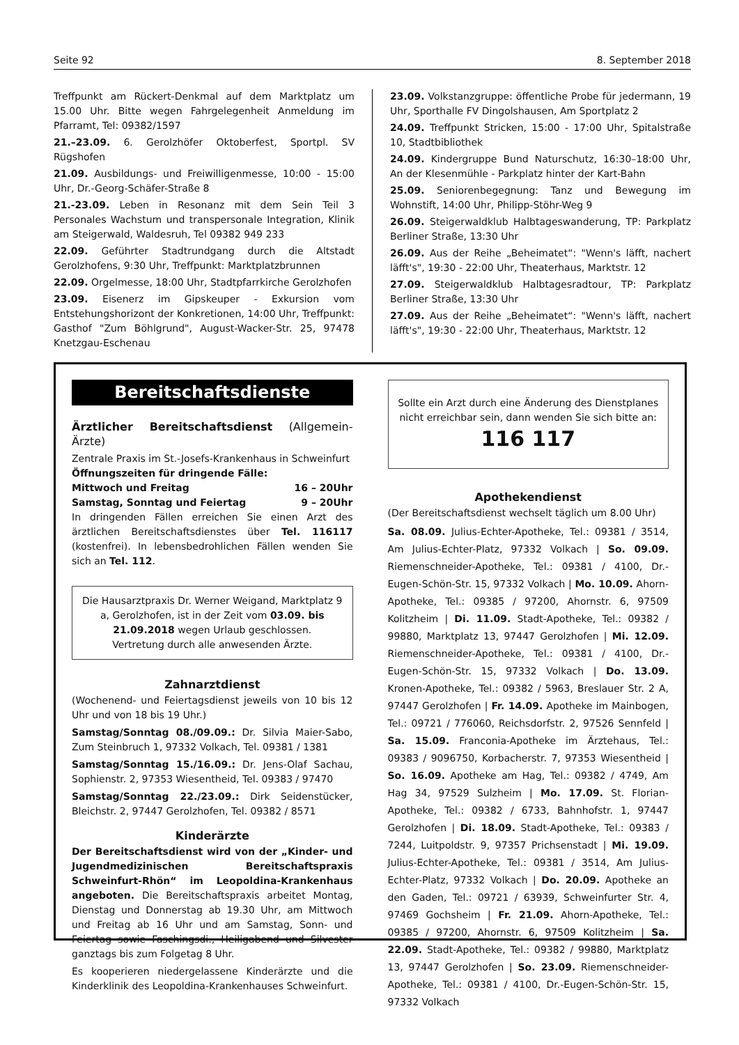Seite 92 8. September 2018
Treffpunkt am Rückert-Denkmal auf dem Marktplatz um 15.00 Uhr. Bitte wegen Fahrgelegenheit Anmeldung im Pfarramt, Tel: 09382/1597
21.–23.09. 6. Gerolzhöfer Oktoberfest, Sportpl. SV Rügshofen
21.09. Ausbildungs- und Freiwilligenmesse, 10:00 - 15:00 Uhr, Dr.-Georg-Schäfer-Straße 8
21.-23.09. Leben in Resonanz mit dem Sein Teil 3 Personales Wachstum und transpersonale Integration, Klinik am Steigerwald, Waldesruh, Tel 09382 949 233
22.09. Geführter Stadtrundgang durch die Altstadt Gerolzhofens, 9:30 Uhr, Treffpunkt: Marktplatzbrunnen
22.09. Orgelmesse, 18:00 Uhr, Stadtpfarrkirche Gerolzhofen
23.09. Eisenerz im Gipskeuper - Exkursion vom Entstehungshorizont der Konkretionen, 14:00 Uhr, Treffpunkt: Gasthof "Zum Böhlgrund", August-Wacker-Str. 25, 97478 Knetzgau-Eschenau
23.09. Volkstanzgruppe: öffentliche Probe für jedermann, 19 Uhr, Sporthalle FV Dingolshausen, Am Sportplatz 2
24.09. Treffpunkt Stricken, 15:00 - 17:00 Uhr, Spitalstraße 10, Stadtbibliothek
24.09. Kindergruppe Bund Naturschutz, 16:30–18:00 Uhr, An der Klesenmühle - Parkplatz hinter der Kart-Bahn
25.09. Seniorenbegegnung: Tanz und Bewegung im Wohnstift, 14:00 Uhr, Philipp-Stöhr-Weg 9
26.09. Steigerwaldklub Halbtageswanderung, TP: Parkplatz Berliner Straße, 13:30 Uhr
26.09. Aus der Reihe „Beheimatet“: "Wenn's läfft, nachert läfft's", 19:30 - 22:00 Uhr, Theaterhaus, Marktstr. 12
27.09. Steigerwaldklub Halbtagesradtour, TP: Parkplatz Berliner Straße, 13:30 Uhr
27.09. Aus der Reihe „Beheimatet“: "Wenn's läfft, nachert läfft's", 19:30 - 22:00 Uhr, Theaterhaus, Marktstr. 12
Bereitschaftsdienste
Ärztlicher Bereitschaftsdienst (Allgemein-Ärzte)
Zentrale Praxis im St.-Josefs-Krankenhaus in Schweinfurt
Öffnungszeiten für dringende Fälle:
Mittwoch und Freitag 16 – 20Uhr
Samstag, Sonntag und Feiertag 9 – 20Uhr
In dringenden Fällen erreichen Sie einen Arzt des ärztlichen Bereitschaftsdienstes über Tel. 116117 (kostenfrei). In lebensbedrohlichen Fällen wenden Sie sich an Tel. 112.
Die Hausarztpraxis Dr. Werner Weigand, Marktplatz 9 a, Gerolzhofen, ist in der Zeit vom 03.09. bis 21.09.2018 wegen Urlaub geschlossen.
Vertretung durch alle anwesenden Ärzte.
Zahnarztdienst
(Wochenend- und Feiertagsdienst jeweils von 10 bis 12 Uhr und von 18 bis 19 Uhr.)
Samstag/Sonntag 08./09.09.: Dr. Silvia Maier-Sabo, Zum Steinbruch 1, 97332 Volkach, Tel. 09381 / 1381
Samstag/Sonntag 15./16.09.: Dr. Jens-Olaf Sachau, Sophienstr. 2, 97353 Wiesentheid, Tel. 09383 / 97470
Samstag/Sonntag 22./23.09.: Dirk Seidenstücker, Bleichstr. 2, 97447 Gerolzhofen, Tel. 09382 / 8571
Kinderärzte
Der Bereitschaftsdienst wird von der „Kinder- und Jugendmedizinischen Bereitschaftspraxis Schweinfurt-Rhön“ im Leopoldina-Krankenhaus angeboten. Die Bereitschaftspraxis arbeitet Montag, Dienstag und Donnerstag ab 19.30 Uhr, am Mittwoch und Freitag ab 16 Uhr und am Samstag, Sonn- und Feiertag sowie Faschingsdi., Heiligabend und Silvester ganztags bis zum Folgetag 8 Uhr.
Es kooperieren niedergelassene Kinderärzte und die Kinderklinik des Leopoldina-Krankenhauses Schweinfurt.
Sollte ein Arzt durch eine Änderung des Dienstplanes nicht erreichbar sein, dann wenden Sie sich bitte an:
116 117
Apothekendienst
(Der Bereitschaftsdienst wechselt täglich um 8.00 Uhr)
Sa. 08.09. Julius-Echter-Apotheke, Tel.: 09381 / 3514, Am Julius-Echter-Platz, 97332 Volkach | So. 09.09. Riemenschneider-Apotheke, Tel.: 09381 / 4100, Dr.-Eugen-Schön-Str. 15, 97332 Volkach | Mo. 10.09. Ahorn-Apotheke, Tel.: 09385 / 97200, Ahornstr. 6, 97509 Kolitzheim | Di. 11.09. Stadt-Apotheke, Tel.: 09382 / 99880, Marktplatz 13, 97447 Gerolzhofen | Mi. 12.09. Riemenschneider-Apotheke, Tel.: 09381 / 4100, Dr.-Eugen-Schön-Str. 15, 97332 Volkach | Do. 13.09. Kronen-Apotheke, Tel.: 09382 / 5963, Breslauer Str. 2 A, 97447 Gerolzhofen | Fr. 14.09. Apotheke im Mainbogen, Tel.: 09721 / 776060, Reichsdorfstr. 2, 97526 Sennfeld | Sa. 15.09. Franconia-Apotheke im Ärztehaus, Tel.: 09383 / 9096750, Korbacherstr. 7, 97353 Wiesentheid | So. 16.09. Apotheke am Hag, Tel.: 09382 / 4749, Am Hag 34, 97529 Sulzheim | Mo. 17.09. St. Florian-Apotheke, Tel.: 09382 / 6733, Bahnhofstr. 1, 97447 Gerolzhofen | Di. 18.09. Stadt-Apotheke, Tel.: 09383 / 7244, Luitpoldstr. 9, 97357 Prichsenstadt | Mi. 19.09. Julius-Echter-Apotheke, Tel.: 09381 / 3514, Am Julius-Echter-Platz, 97332 Volkach | Do. 20.09. Apotheke an den Gaden, Tel.: 09721 / 63939, Schweinfurter Str. 4, 97469 Gochsheim | Fr. 21.09. Ahorn-Apotheke, Tel.: 09385 / 97200, Ahornstr. 6, 97509 Kolitzheim | Sa. 22.09. Stadt-Apotheke, Tel.: 09382 / 99880, Marktplatz 13, 97447 Gerolzhofen | So. 23.09. Riemenschneider-Apotheke, Tel.: 09381 / 4100, Dr.-Eugen-Schön-Str. 15, 97332 Volkach